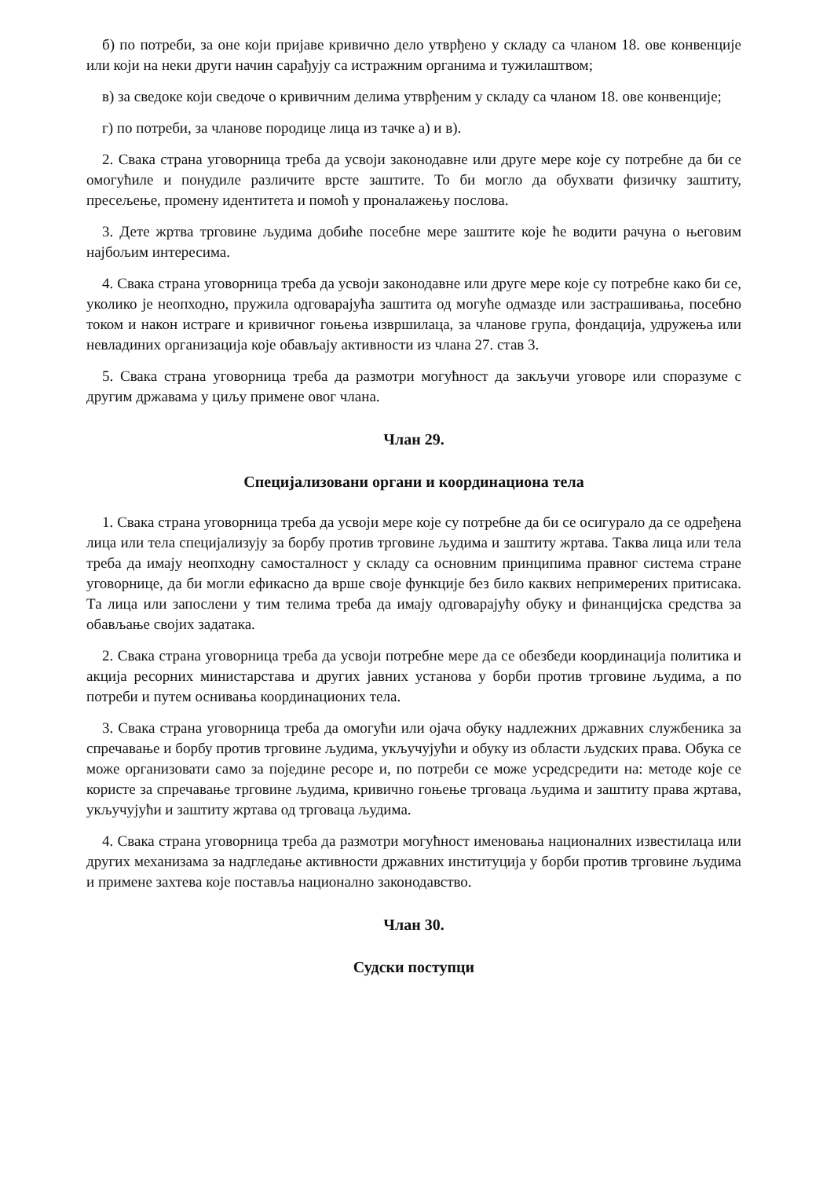б) по потреби, за оне који пријаве кривично дело утврђено у складу са чланом 18. ове конвенције или који на неки други начин сарађују са истражним органима и тужилаштвом;
в) за сведоке који сведоче о кривичним делима утврђеним у складу са чланом 18. ове конвенције;
г) по потреби, за чланове породице лица из тачке а) и в).
2. Свака страна уговорница треба да усвоји законодавне или друге мере које су потребне да би се омогућиле и понудиле различите врсте заштите. То би могло да обухвати физичку заштиту, пресељење, промену идентитета и помоћ у проналажењу послова.
3. Дете жртва трговине људима добиће посебне мере заштите које ће водити рачуна о његовим најбољим интересима.
4. Свака страна уговорница треба да усвоји законодавне или друге мере које су потребне како би се, уколико је неопходно, пружила одговарајућа заштита од могуће одмазде или застрашивања, посебно током и након истраге и кривичног гоњења извршилаца, за чланове група, фондација, удружења или невладиних организација које обављају активности из члана 27. став 3.
5. Свака страна уговорница треба да размотри могућност да закључи уговоре или споразуме с другим државама у циљу примене овог члана.
Члан 29.
Специјализовани органи и координациона тела
1. Свака страна уговорница треба да усвоји мере које су потребне да би се осигурало да се одређена лица или тела специјализују за борбу против трговине људима и заштиту жртава. Таква лица или тела треба да имају неопходну самосталност у складу са основним принципима правног система стране уговорнице, да би могли ефикасно да врше своје функције без било каквих непримерених притисака. Та лица или запослени у тим телима треба да имају одговарајућу обуку и финанцијска средства за обављање својих задатака.
2. Свака страна уговорница треба да усвоји потребне мере да се обезбеди координација политика и акција ресорних министарстава и других јавних установа у борби против трговине људима, а по потреби и путем оснивања координационих тела.
3. Свака страна уговорница треба да омогући или ојача обуку надлежних државних службеника за спречавање и борбу против трговине људима, укључујући и обуку из области људских права. Обука се може организовати само за поједине ресоре и, по потреби се може усредсредити на: методе које се користе за спречавање трговине људима, кривично гоњење трговаца људима и заштиту права жртава, укључујући и заштиту жртава од трговаца људима.
4. Свака страна уговорница треба да размотри могућност именовања националних известилаца или других механизама за надгледање активности државних институција у борби против трговине људима и примене захтева које поставља национално законодавство.
Члан 30.
Судски поступци